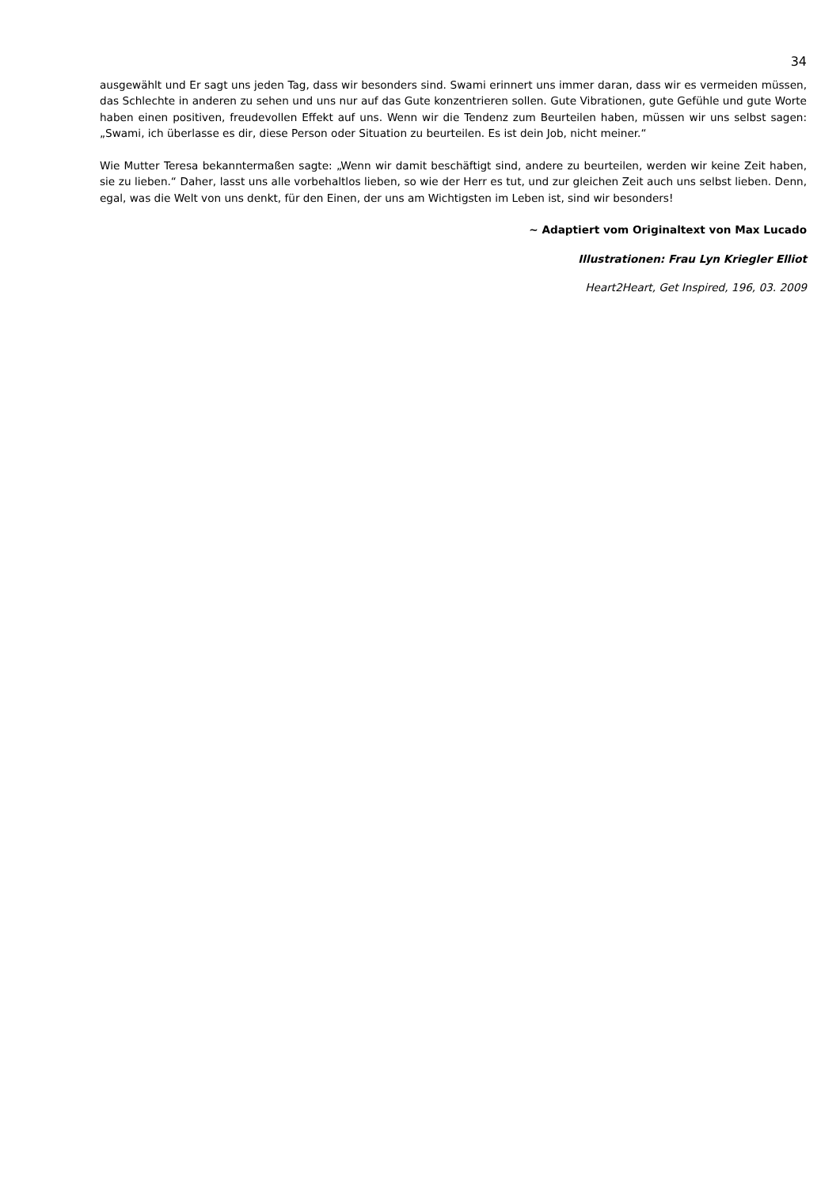34
ausgewählt und Er sagt uns jeden Tag, dass wir besonders sind. Swami erinnert uns immer daran, dass wir es vermeiden müssen, das Schlechte in anderen zu sehen und uns nur auf das Gute konzentrieren sollen. Gute Vibrationen, gute Gefühle und gute Worte haben einen positiven, freudevollen Effekt auf uns. Wenn wir die Tendenz zum Beurteilen haben, müssen wir uns selbst sagen: „Swami, ich überlasse es dir, diese Person oder Situation zu beurteilen. Es ist dein Job, nicht meiner.“
Wie Mutter Teresa bekanntermaßen sagte: „Wenn wir damit beschäftigt sind, andere zu beurteilen, werden wir keine Zeit haben, sie zu lieben.“ Daher, lasst uns alle vorbehaltlos lieben, so wie der Herr es tut, und zur gleichen Zeit auch uns selbst lieben. Denn, egal, was die Welt von uns denkt, für den Einen, der uns am Wichtigsten im Leben ist, sind wir besonders!
~ Adaptiert vom Originaltext von Max Lucado
Illustrationen: Frau Lyn Kriegler Elliot
Heart2Heart, Get Inspired, 196, 03. 2009